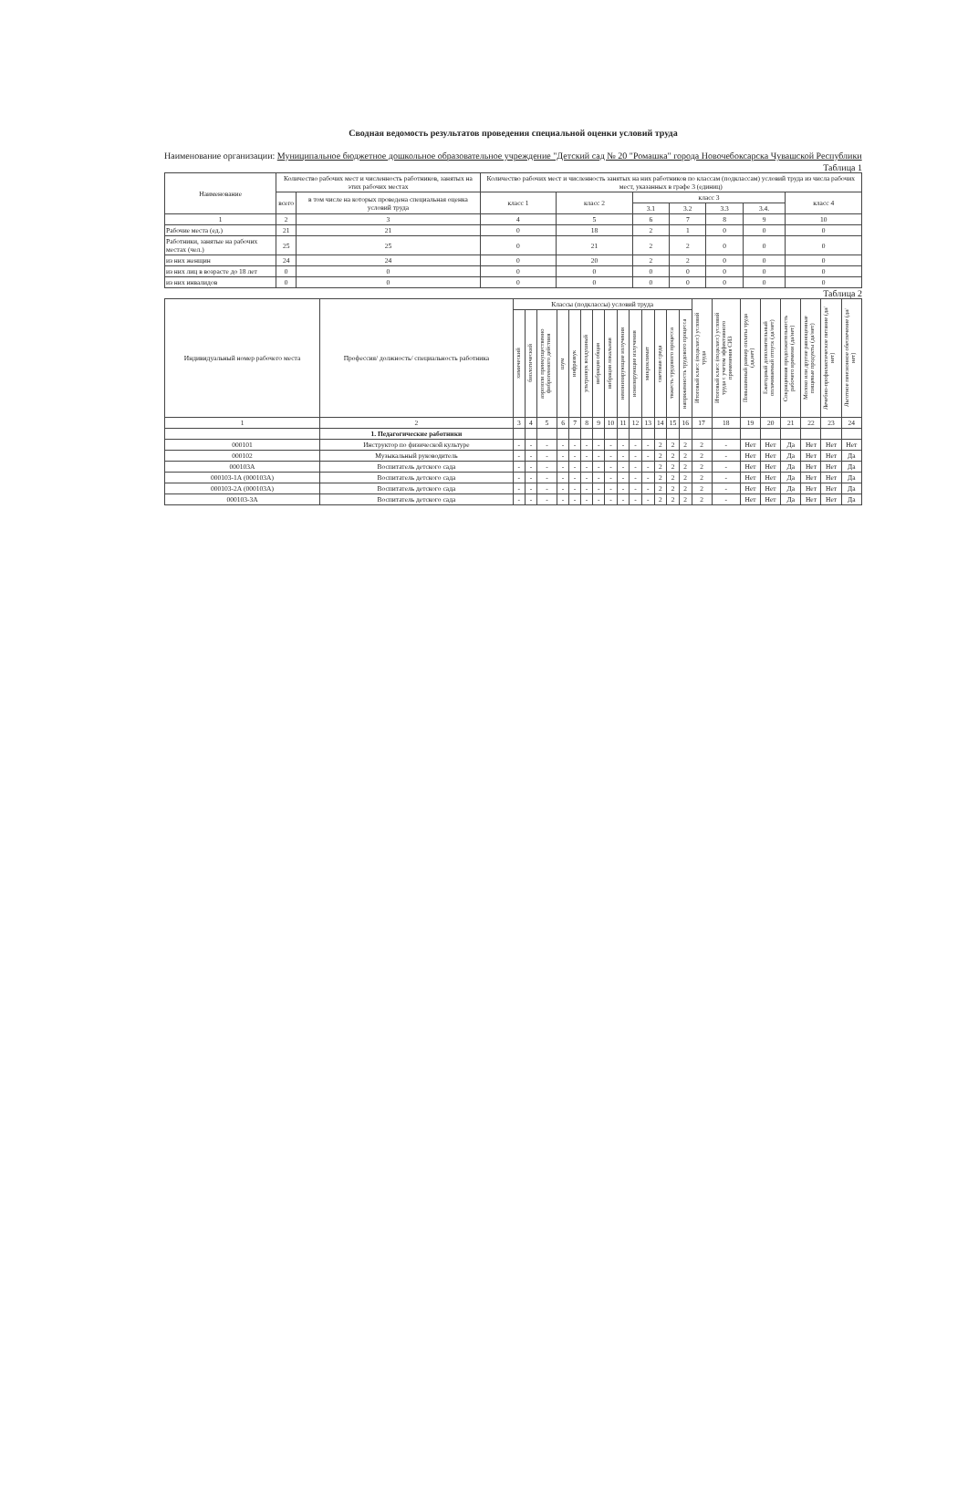Сводная ведомость результатов проведения специальной оценки условий труда
Наименование организации: Муниципальное бюджетное дошкольное образовательное учреждение "Детский сад № 20 "Ромашка" города Новочебоксарска Чувашской Республики
Таблица 1
| Наименование | Количество рабочих мест и численность работников, занятых на этих рабочих местах | | Количество рабочих мест и численность занятых на них работников по классам (подклассам) условий труда из числа рабочих мест, указанных в графе 3 (единиц) | | | | | | |
| --- | --- | --- | --- | --- | --- | --- | --- | --- | --- |
| | всего | в том числе на которых проведена специальная оценка условий труда | класс 1 | класс 2 | класс 3 | | | | класс 4 |
| | | | | | 3.1 | 3.2 | 3.3 | 3.4. | |
| 1 | 2 | 3 | 4 | 5 | 6 | 7 | 8 | 9 | 10 |
| Рабочие места (ед.) | 21 | 21 | 0 | 18 | 2 | 1 | 0 | 0 | 0 |
| Работники, занятые на рабочих местах (чел.) | 25 | 25 | 0 | 21 | 2 | 2 | 0 | 0 | 0 |
| из них женщин | 24 | 24 | 0 | 20 | 2 | 2 | 0 | 0 | 0 |
| из них лиц в возрасте до 18 лет | 0 | 0 | 0 | 0 | 0 | 0 | 0 | 0 | 0 |
| из них инвалидов | 0 | 0 | 0 | 0 | 0 | 0 | 0 | 0 | 0 |
Таблица 2
| Индивидуальный номер рабочего места | Профессия/ должность/ специальность работника | Классы (подклассы) условий труда | | | | | | | | | | | | | | Итоговый класс (подкласс) условий труда | Итоговый класс (подкласс) условий труда с учетом эффективного применения СИЗ | Повышенный размер оплаты труда (да,нет) | Ежегодный дополнительный оплачиваемый отпуск (да/нет) | Сокращенная продолжительность рабочего времени (да/нет) | Молоко или другие равноценные пищевые продукты (да/нет) | Лечебно-профилактическое питание (да/нет) | Льготное пенсионное обеспечение (да/нет) |
| --- | --- | --- | --- | --- | --- | --- | --- | --- | --- | --- | --- | --- | --- | --- | --- | --- | --- | --- | --- | --- | --- | --- | --- |
| | | химический | биологический | аэрозоли преимущественно фиброгенного действия | шум | инфразвук | ультразвук воздушный | вибрация общая | вибрация локальная | неионизирующие излучения | ионизирующие излучения | микроклимат | световая среда | тяжесть трудового процесса | напряженность трудового процесса | | | | | | | | |
| 1 | 2 | 3 | 4 | 5 | 6 | 7 | 8 | 9 | 10 | 11 | 12 | 13 | 14 | 15 | 16 | 17 | 18 | 19 | 20 | 21 | 22 | 23 | 24 |
| | 1. Педагогические работники | | | | | | | | | | | | | | | | | | | | | | |
| 000101 | Инструктор по физической культуре | - | - | - | - | - | - | - | - | - | - | - | 2 | 2 | 2 | 2 | - | Нет | Нет | Да | Нет | Нет | Нет |
| 000102 | Музыкальный руководитель | - | - | - | - | - | - | - | - | - | - | - | 2 | 2 | 2 | 2 | - | Нет | Нет | Да | Нет | Нет | Да |
| 000103А | Воспитатель детского сада | - | - | - | - | - | - | - | - | - | - | - | 2 | 2 | 2 | 2 | - | Нет | Нет | Да | Нет | Нет | Да |
| 000103-1А (000103А) | Воспитатель детского сада | - | - | - | - | - | - | - | - | - | - | - | 2 | 2 | 2 | 2 | - | Нет | Нет | Да | Нет | Нет | Да |
| 000103-2А (000103А) | Воспитатель детского сада | - | - | - | - | - | - | - | - | - | - | - | 2 | 2 | 2 | 2 | - | Нет | Нет | Да | Нет | Нет | Да |
| 000103-3А | Воспитатель детского сада | - | - | - | - | - | - | - | - | - | - | - | 2 | 2 | 2 | 2 | - | Нет | Нет | Да | Нет | Нет | Да |